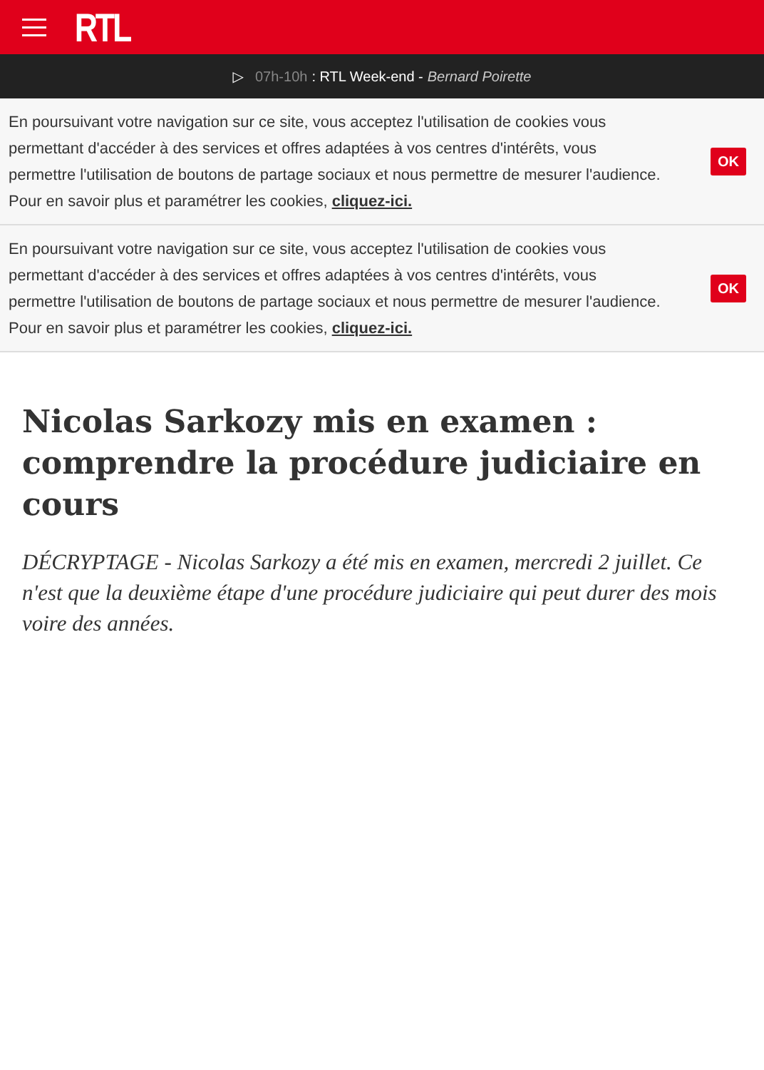RTL
▷ 07h-10h : RTL Week-end - Bernard Poirette
En poursuivant votre navigation sur ce site, vous acceptez l'utilisation de cookies vous permettant d'accéder à des services et offres adaptées à vos centres d'intérêts, vous permettre l'utilisation de boutons de partage sociaux et nous permettre de mesurer l'audience.
Pour en savoir plus et paramétrer les cookies, cliquez-ici.
OK
En poursuivant votre navigation sur ce site, vous acceptez l'utilisation de cookies vous permettant d'accéder à des services et offres adaptées à vos centres d'intérêts, vous permettre l'utilisation de boutons de partage sociaux et nous permettre de mesurer l'audience.
Pour en savoir plus et paramétrer les cookies, cliquez-ici.
OK
Nicolas Sarkozy mis en examen : comprendre la procédure judiciaire en cours
DÉCRYPTAGE - Nicolas Sarkozy a été mis en examen, mercredi 2 juillet. Ce n'est que la deuxième étape d'une procédure judiciaire qui peut durer des mois voire des années.